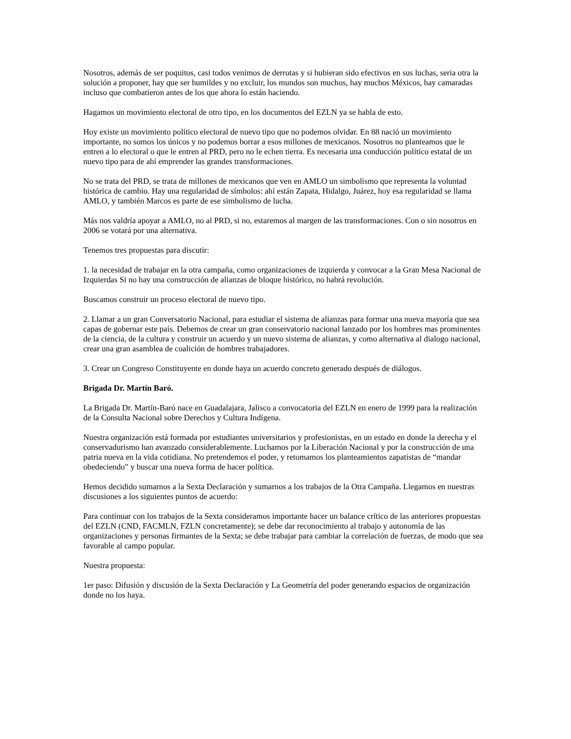Nosotros, además de ser poquitos, casi todos venimos de derrotas y si hubieran sido efectivos en sus luchas, seria otra la solución a proponer, hay que ser humildes y no excluir, los mundos son muchos, hay muchos Méxicos, hay camaradas incluso que combatieron antes de los que ahora lo están haciendo.
Hagamos un movimiento electoral de otro tipo, en los documentos del EZLN ya se habla de esto.
Hoy existe un movimiento político electoral de nuevo tipo que no podemos olvidar. En 88 nació un movimiento importante, no somos los únicos y no podemos borrar a esos millones de mexicanos. Nosotros no planteamos que le entren a lo electoral o que le entren al PRD, pero no le echen tierra. Es necesaria una conducción político estatal de un nuevo tipo para de ahí emprender las grandes transformaciones.
No se trata del PRD, se trata de millones de mexicanos que ven en AMLO un simbolismo que representa la voluntad histórica de cambio. Hay una regularidad de símbolos: ahí están Zapata, Hidalgo, Juárez, hoy esa regularidad se llama AMLO, y también Marcos es parte de ese simbolismo de lucha.
Más nos valdría apoyar a AMLO, no al PRD, si no, estaremos al margen de las transformaciones. Con o sin nosotros en 2006 se votará por una alternativa.
Tenemos tres propuestas para discutir:
1. la necesidad de trabajar en la otra campaña, como organizaciones de izquierda y convocar a la Gran Mesa Nacional de Izquierdas Si no hay una construcción de alianzas de bloque histórico, no habrá revolución.
Buscamos construir un proceso electoral de nuevo tipo.
2. Llamar a un gran Conversatorio Nacional, para estudiar el sistema de alianzas para formar una nueva mayoría que sea capas de gobernar este país. Debemos de crear un gran conservatorio nacional lanzado por los hombres mas prominentes de la ciencia, de la cultura y construir un acuerdo y un nuevo sistema de alianzas, y como alternativa al dialogo nacional, crear una gran asamblea de coalición de hombres trabajadores.
3. Crear un Congreso Constituyente en donde haya un acuerdo concreto generado después de diálogos.
Brigada Dr. Martín Baró.
La Brigada Dr. Martín-Baró nace en Guadalajara, Jalisco a convocatoria del EZLN en enero de 1999 para la realización de la Consulta Nacional sobre Derechos y Cultura Indígena.
Nuestra organización está formada por estudiantes universitarios y profesionistas, en un estado en donde la derecha y el conservadurismo han avanzado considerablemente. Luchamos por la Liberación Nacional y por la construcción de una patria nueva en la vida cotidiana. No pretendemos el poder, y retomamos los planteamientos zapatistas de “mandar obedeciendo” y buscar una nueva forma de hacer política.
Hemos decidido sumarnos a la Sexta Declaración y sumarnos a los trabajos de la Otra Campaña. Llegamos en nuestras discusiones a los siguientes puntos de acuerdo:
Para continuar con los trabajos de la Sexta consideramos importante hacer un balance crítico de las anteriores propuestas del EZLN (CND, FACMLN, FZLN concretamente); se debe dar reconocimiento al trabajo y autonomía de las organizaciones y personas firmantes de la Sexta; se debe trabajar para cambiar la correlación de fuerzas, de modo que sea favorable al campo popular.
Nuestra propuesta:
1er paso: Difusión y discusión de la Sexta Declaración y La Geometría del poder generando espacios de organización donde no los haya.